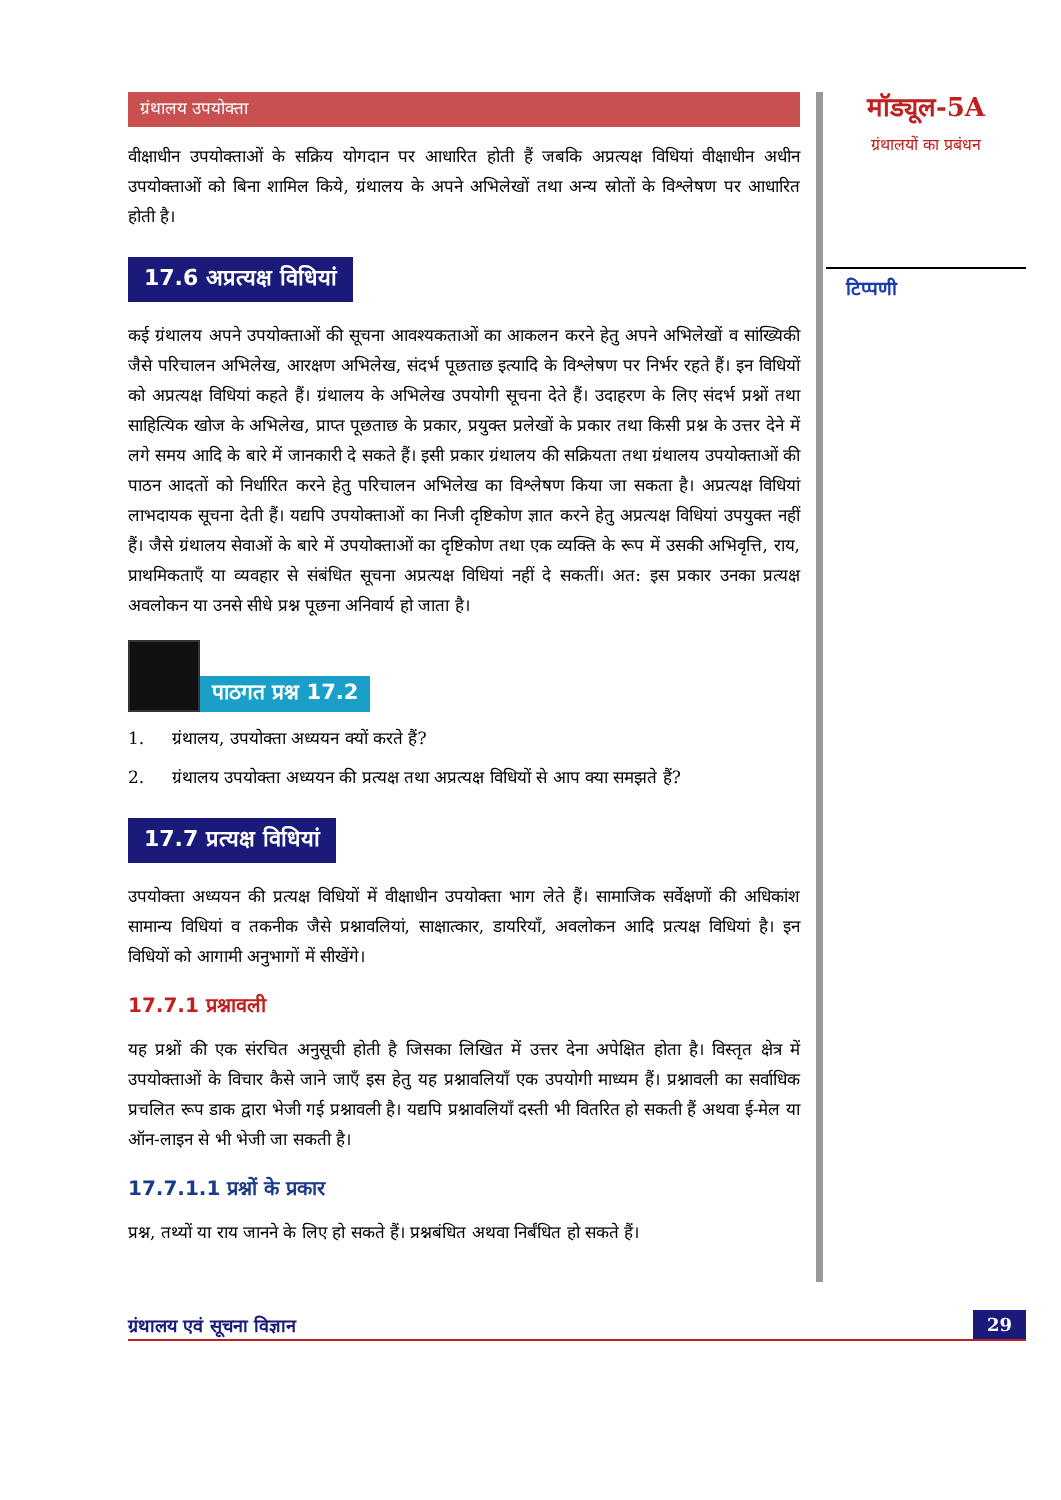ग्रंथालय उपयोक्ता
वीक्षाधीन उपयोक्ताओं के सक्रिय योगदान पर आधारित होती हैं जबकि अप्रत्यक्ष विधियां वीक्षाधीन अधीन उपयोक्ताओं को बिना शामिल किये, ग्रंथालय के अपने अभिलेखों तथा अन्य स्रोतों के विश्लेषण पर आधारित होती है।
17.6 अप्रत्यक्ष विधियां
कई ग्रंथालय अपने उपयोक्ताओं की सूचना आवश्यकताओं का आकलन करने हेतु अपने अभिलेखों व सांख्यिकी जैसे परिचालन अभिलेख, आरक्षण अभिलेख, संदर्भ पूछताछ इत्यादि के विश्लेषण पर निर्भर रहते हैं। इन विधियों को अप्रत्यक्ष विधियां कहते हैं। ग्रंथालय के अभिलेख उपयोगी सूचना देते हैं। उदाहरण के लिए संदर्भ प्रश्नों तथा साहित्यिक खोज के अभिलेख, प्राप्त पूछताछ के प्रकार, प्रयुक्त प्रलेखों के प्रकार तथा किसी प्रश्न के उत्तर देने में लगे समय आदि के बारे में जानकारी दे सकते हैं। इसी प्रकार ग्रंथालय की सक्रियता तथा ग्रंथालय उपयोक्ताओं की पाठन आदतों को निर्धारित करने हेतु परिचालन अभिलेख का विश्लेषण किया जा सकता है। अप्रत्यक्ष विधियां लाभदायक सूचना देती हैं। यद्यपि उपयोक्ताओं का निजी दृष्टिकोण ज्ञात करने हेतु अप्रत्यक्ष विधियां उपयुक्त नहीं हैं। जैसे ग्रंथालय सेवाओं के बारे में उपयोक्ताओं का दृष्टिकोण तथा एक व्यक्ति के रूप में उसकी अभिवृत्ति, राय, प्राथमिकताएँ या व्यवहार से संबंधित सूचना अप्रत्यक्ष विधियां नहीं दे सकतीं। अत: इस प्रकार उनका प्रत्यक्ष अवलोकन या उनसे सीधे प्रश्न पूछना अनिवार्य हो जाता है।
पाठगत प्रश्न 17.2
1. ग्रंथालय, उपयोक्ता अध्ययन क्यों करते हैं?
2. ग्रंथालय उपयोक्ता अध्ययन की प्रत्यक्ष तथा अप्रत्यक्ष विधियों से आप क्या समझते हैं?
17.7 प्रत्यक्ष विधियां
उपयोक्ता अध्ययन की प्रत्यक्ष विधियों में वीक्षाधीन उपयोक्ता भाग लेते हैं। सामाजिक सर्वेक्षणों की अधिकांश सामान्य विधियां व तकनीक जैसे प्रश्नावलियां, साक्षात्कार, डायरियाँ, अवलोकन आदि प्रत्यक्ष विधियां है। इन विधियों को आगामी अनुभागों में सीखेंगे।
17.7.1 प्रश्नावली
यह प्रश्नों की एक संरचित अनुसूची होती है जिसका लिखित में उत्तर देना अपेक्षित होता है। विस्तृत क्षेत्र में उपयोक्ताओं के विचार कैसे जाने जाएँ इस हेतु यह प्रश्नावलियाँ एक उपयोगी माध्यम हैं। प्रश्नावली का सर्वाधिक प्रचलित रूप डाक द्वारा भेजी गई प्रश्नावली है। यद्यपि प्रश्नावलियाँ दस्ती भी वितरित हो सकती हैं अथवा ई-मेल या ऑन-लाइन से भी भेजी जा सकती है।
17.7.1.1 प्रश्नों के प्रकार
प्रश्न, तथ्यों या राय जानने के लिए हो सकते हैं। प्रश्नबंधित अथवा निर्बंधित हो सकते हैं।
मॉड्यूल-5A
ग्रंथालयों का प्रबंधन
टिप्पणी
ग्रंथालय एवं सूचना विज्ञान 29